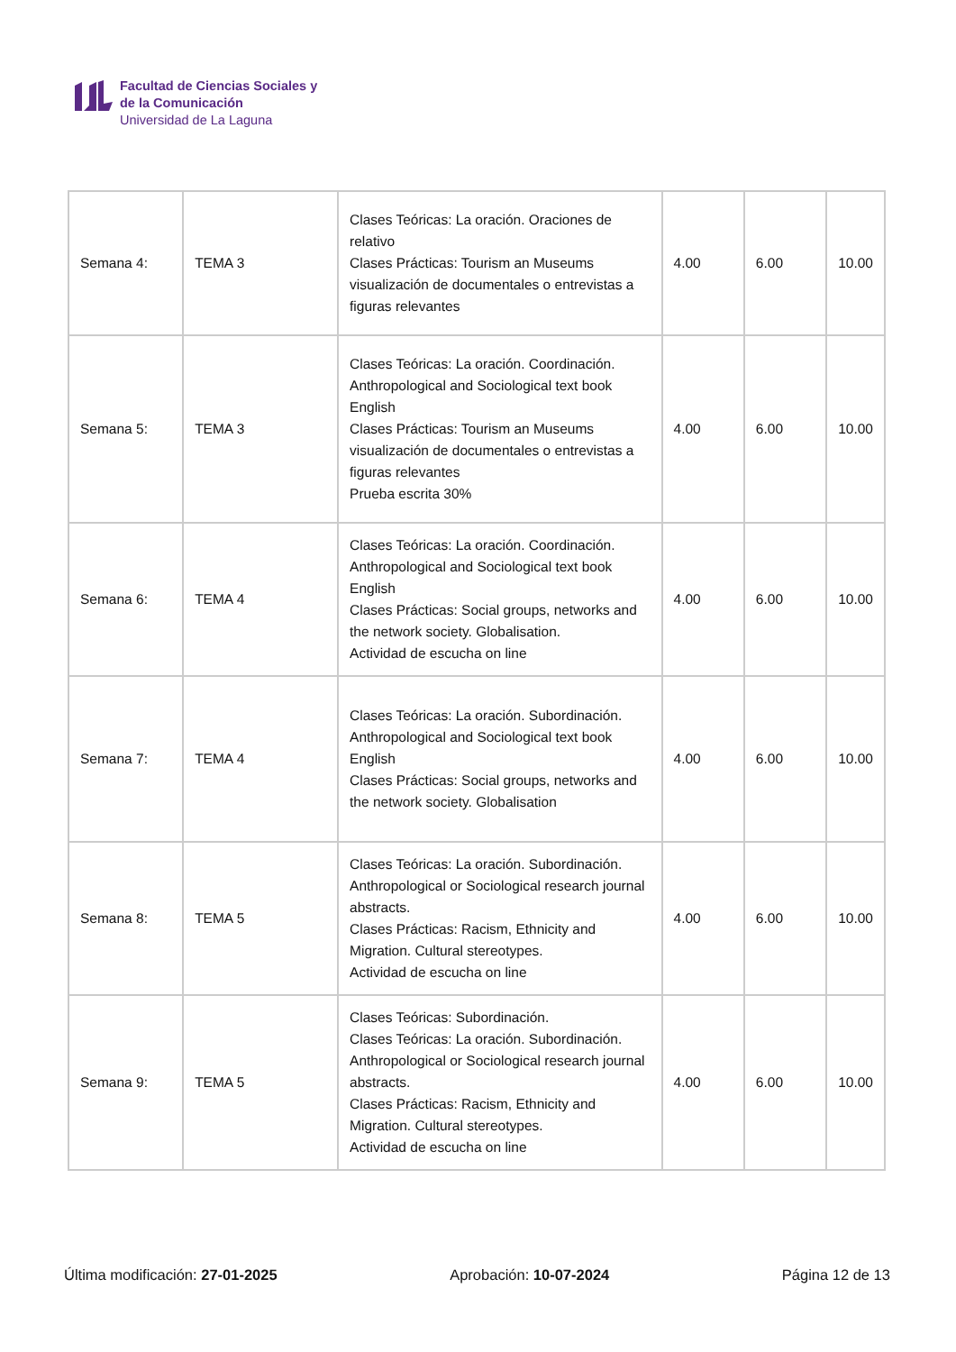Facultad de Ciencias Sociales y
de la Comunicación
Universidad de La Laguna
| Semana 4: | TEMA 3 | Clases Teóricas: La oración. Oraciones de relativo Clases Prácticas: Tourism an Museums visualización de documentales o entrevistas a figuras relevantes | 4.00 | 6.00 | 10.00 |
| Semana 5: | TEMA 3 | Clases Teóricas: La oración. Coordinación. Anthropological and Sociological text book English Clases Prácticas: Tourism an Museums visualización de documentales o entrevistas a figuras relevantes Prueba escrita 30% | 4.00 | 6.00 | 10.00 |
| Semana 6: | TEMA 4 | Clases Teóricas: La oración. Coordinación. Anthropological and Sociological text book English Clases Prácticas: Social groups, networks and the network society. Globalisation. Actividad de escucha on line | 4.00 | 6.00 | 10.00 |
| Semana 7: | TEMA 4 | Clases Teóricas: La oración. Subordinación. Anthropological and Sociological text book English Clases Prácticas: Social groups, networks and the network society. Globalisation | 4.00 | 6.00 | 10.00 |
| Semana 8: | TEMA 5 | Clases Teóricas: La oración. Subordinación. Anthropological or Sociological research journal abstracts. Clases Prácticas: Racism, Ethnicity and Migration. Cultural stereotypes. Actividad de escucha on line | 4.00 | 6.00 | 10.00 |
| Semana 9: | TEMA 5 | Clases Teóricas: Subordinación. Clases Teóricas: La oración. Subordinación. Anthropological or Sociological research journal abstracts. Clases Prácticas: Racism, Ethnicity and Migration. Cultural stereotypes. Actividad de escucha on line | 4.00 | 6.00 | 10.00 |
Última modificación: 27-01-2025 Aprobación: 10-07-2024 Página 12 de 13